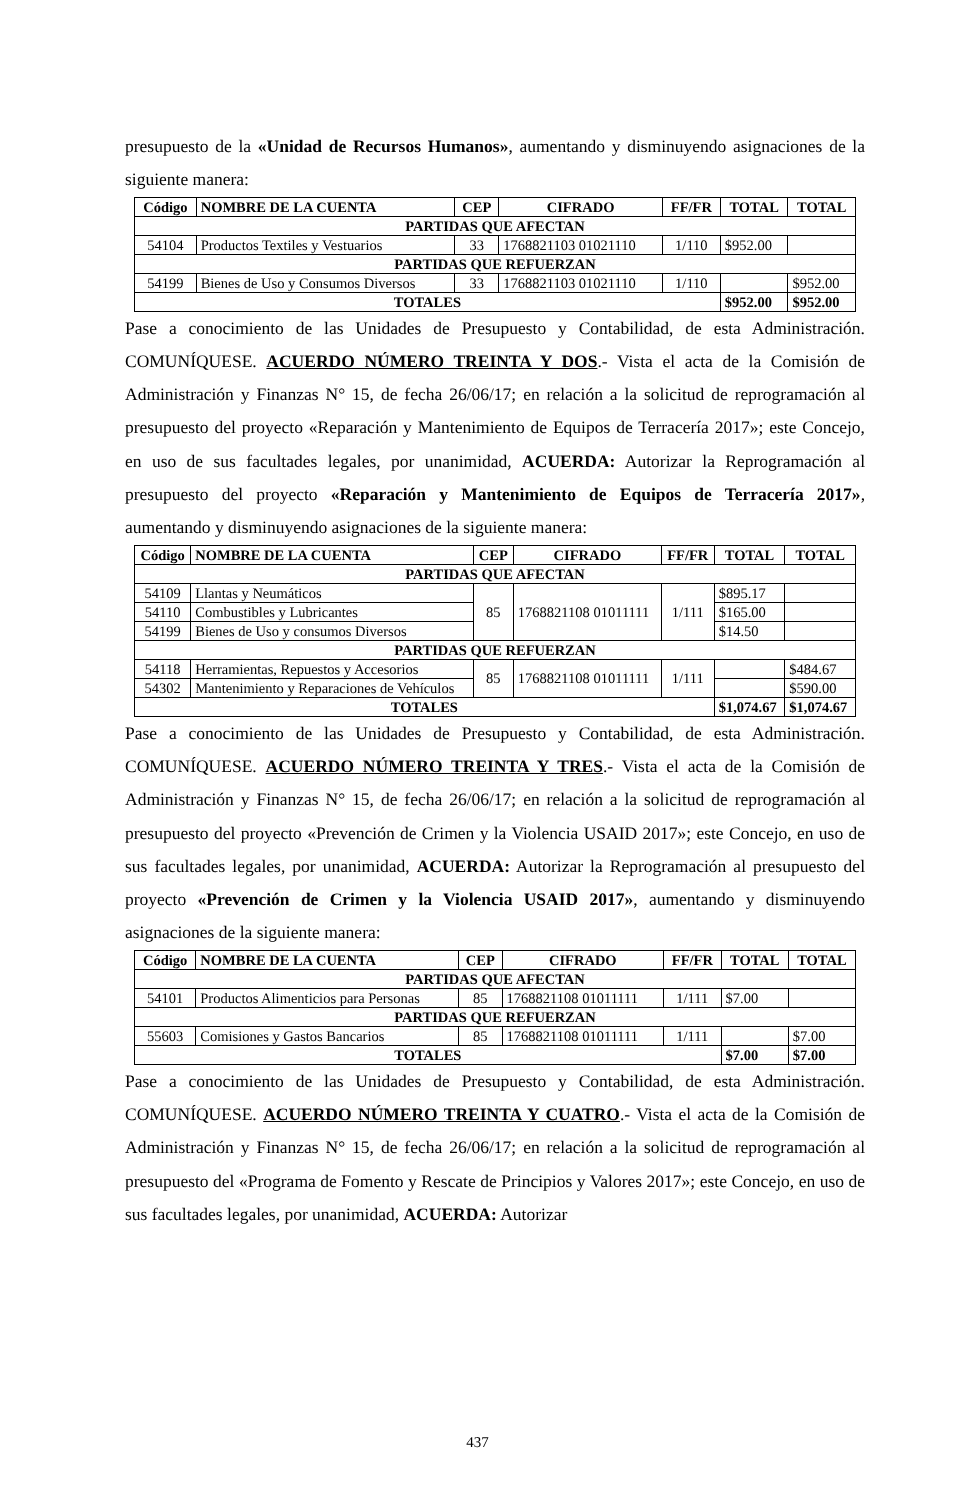presupuesto de la «Unidad de Recursos Humanos», aumentando y disminuyendo asignaciones de la siguiente manera:
| Código | NOMBRE DE LA CUENTA | CEP | CIFRADO | FF/FR | TOTAL | TOTAL |
| --- | --- | --- | --- | --- | --- | --- |
| PARTIDAS QUE AFECTAN | | | | | | |
| 54104 | Productos Textiles y Vestuarios | 33 | 1768821103 01021110 | 1/110 | $952.00 | |
| PARTIDAS QUE REFUERZAN | | | | | | |
| 54199 | Bienes de Uso y Consumos Diversos | 33 | 1768821103 01021110 | 1/110 | | $952.00 |
| TOTALES | | | | | $952.00 | $952.00 |
Pase a conocimiento de las Unidades de Presupuesto y Contabilidad, de esta Administración. COMUNÍQUESE. ACUERDO NÚMERO TREINTA Y DOS.- Vista el acta de la Comisión de Administración y Finanzas N° 15, de fecha 26/06/17; en relación a la solicitud de reprogramación al presupuesto del proyecto «Reparación y Mantenimiento de Equipos de Terracería 2017»; este Concejo, en uso de sus facultades legales, por unanimidad, ACUERDA: Autorizar la Reprogramación al presupuesto del proyecto «Reparación y Mantenimiento de Equipos de Terracería 2017», aumentando y disminuyendo asignaciones de la siguiente manera:
| Código | NOMBRE DE LA CUENTA | CEP | CIFRADO | FF/FR | TOTAL | TOTAL |
| --- | --- | --- | --- | --- | --- | --- |
| PARTIDAS QUE AFECTAN | | | | | | |
| 54109 | Llantas y Neumáticos | 85 | 1768821108 01011111 | 1/111 | $895.17 | |
| 54110 | Combustibles y Lubricantes | | | | $165.00 | |
| 54199 | Bienes de Uso y consumos Diversos | | | | $14.50 | |
| PARTIDAS QUE REFUERZAN | | | | | | |
| 54118 | Herramientas, Repuestos y Accesorios | 85 | 1768821108 01011111 | 1/111 | | $484.67 |
| 54302 | Mantenimiento y Reparaciones de Vehículos | | | | | $590.00 |
| TOTALES | | | | | $1,074.67 | $1,074.67 |
Pase a conocimiento de las Unidades de Presupuesto y Contabilidad, de esta Administración. COMUNÍQUESE. ACUERDO NÚMERO TREINTA Y TRES.- Vista el acta de la Comisión de Administración y Finanzas N° 15, de fecha 26/06/17; en relación a la solicitud de reprogramación al presupuesto del proyecto «Prevención de Crimen y la Violencia USAID 2017»; este Concejo, en uso de sus facultades legales, por unanimidad, ACUERDA: Autorizar la Reprogramación al presupuesto del proyecto «Prevención de Crimen y la Violencia USAID 2017», aumentando y disminuyendo asignaciones de la siguiente manera:
| Código | NOMBRE DE LA CUENTA | CEP | CIFRADO | FF/FR | TOTAL | TOTAL |
| --- | --- | --- | --- | --- | --- | --- |
| PARTIDAS QUE AFECTAN | | | | | | |
| 54101 | Productos Alimenticios para Personas | 85 | 1768821108 01011111 | 1/111 | $7.00 | |
| PARTIDAS QUE REFUERZAN | | | | | | |
| 55603 | Comisiones y Gastos Bancarios | 85 | 1768821108 01011111 | 1/111 | | $7.00 |
| TOTALES | | | | | $7.00 | $7.00 |
Pase a conocimiento de las Unidades de Presupuesto y Contabilidad, de esta Administración. COMUNÍQUESE. ACUERDO NÚMERO TREINTA Y CUATRO.- Vista el acta de la Comisión de Administración y Finanzas N° 15, de fecha 26/06/17; en relación a la solicitud de reprogramación al presupuesto del «Programa de Fomento y Rescate de Principios y Valores 2017»; este Concejo, en uso de sus facultades legales, por unanimidad, ACUERDA: Autorizar
437